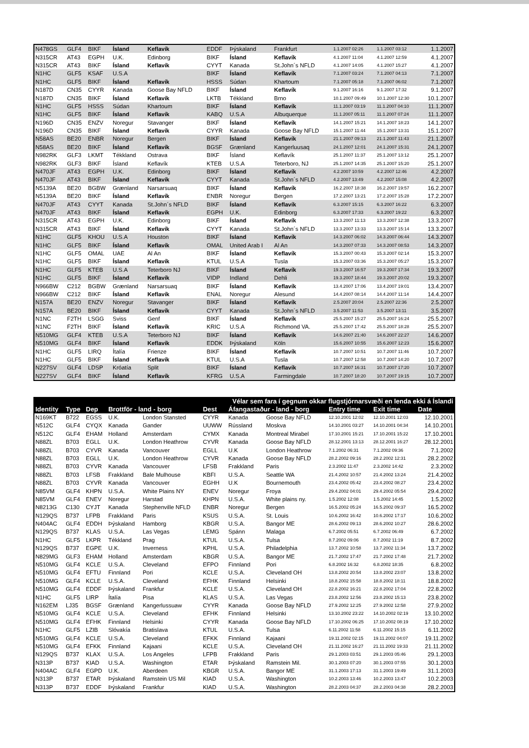| N478GS | GLF4 | BIKF | Ísland | Keflavík | EDDF | Þýskaland | Frankfurt | 1.1.2007 02:26 | 1.1.2007 03:12 | 1.1.2007 |
| N315CR | AT43 | EGPH | U.K. | Edinborg | BIKF | Ísland | Keflavík | 4.1.2007 11:04 | 4.1.2007 12:59 | 4.1.2007 |
| N315CR | AT43 | BIKF | Ísland | Keflavík | CYYT | Kanada | St.John´s NFLD | 4.1.2007 14:05 | 4.1.2007 15:27 | 4.1.2007 |
| N1HC | GLF5 | KSAF | U.S.A | | BIKF | Ísland | Keflavík | 7.1.2007 03:24 | 7.1.2007 04:13 | 7.1.2007 |
| N1HC | GLF5 | BIKF | Ísland | Keflavík | HSSS | Súdan | Khartoum | 7.1.2007 05:18 | 7.1.2007 06:02 | 7.1.2007 |
| N187D | CN35 | CYYR | Kanada | Goose Bay NFLD | BIKF | Ísland | Keflavík | 9.1.2007 16:16 | 9.1.2007 17:32 | 9.1.2007 |
| N187D | CN35 | BIKF | Ísland | Keflavík | LKTB | Tékkland | Brno | 10.1.2007 09:49 | 10.1.2007 12:30 | 10.1.2007 |
| N1HC | GLF5 | HSSS | Súdan | Khartoum | BIKF | Ísland | Keflavík | 11.1.2007 03:19 | 11.1.2007 04:10 | 11.1.2007 |
| N1HC | GLF5 | BIKF | Ísland | Keflavík | KABQ | U.S.A | Albuquerque | 11.1.2007 05:11 | 11.1.2007 07:24 | 11.1.2007 |
| N196D | CN35 | ENZV | Noregur | Stavanger | BIKF | Ísland | Keflavík | 14.1.2007 15:21 | 14.1.2007 18:23 | 14.1.2007 |
| N196D | CN35 | BIKF | Ísland | Keflavík | CYYR | Kanada | Goose Bay NFLD | 15.1.2007 11:44 | 15.1.2007 13:31 | 15.1.2007 |
| N58AS | BE20 | ENBR | Noregur | Bergen | BIKF | Ísland | Keflavík | 21.1.2007 09:13 | 21.1.2007 11:43 | 21.1.2007 |
| N58AS | BE20 | BIKF | Ísland | Keflavík | BGSF | Grænland | Kangerluusaq | 24.1.2007 12:01 | 24.1.2007 15:31 | 24.1.2007 |
| N982RK | GLF3 | LKMT | Tékkland | Ostrava | BIKF | Ísland | Keflavík | 25.1.2007 11:37 | 25.1.2007 13:12 | 25.1.2007 |
| N982RK | GLF3 | BIKF | Ísland | Keflavík | KTEB | U.S.A | Teterboro, NJ | 25.1.2007 14:35 | 25.1.2007 15:20 | 25.1.2007 |
| N470JF | AT43 | EGPH | U.K. | Edinborg | BIKF | Ísland | Keflavík | 4.2.2007 10:59 | 4.2.2007 12:46 | 4.2.2007 |
| N470JF | AT43 | BIKF | Ísland | Keflavík | CYYT | Kanada | St.John´s NFLD | 4.2.2007 13:49 | 4.2.2007 15:08 | 4.2.2007 |
| N5139A | BE20 | BGBW | Grænland | Narsarsuaq | BIKF | Ísland | Keflavík | 16.2.2007 18:38 | 16.2.2007 19:57 | 16.2.2007 |
| N5139A | BE20 | BIKF | Ísland | Keflavík | ENBR | Noregur | Bergen | 17.2.2007 13:21 | 17.2.2007 15:28 | 17.2.2007 |
| N470JF | AT43 | CYYT | Kanada | St.John´s NFLD | BIKF | Ísland | Keflavík | 6.3.2007 15:15 | 6.3.2007 16:22 | 6.3.2007 |
| N470JF | AT43 | BIKF | Ísland | Keflavík | EGPH | U.K. | Edinborg | 6.3.2007 17:33 | 6.3.2007 19:22 | 6.3.2007 |
| N315CR | AT43 | EGPH | U.K. | Edinborg | BIKF | Ísland | Keflavík | 13.3.2007 11:13 | 13.3.2007 12:38 | 13.3.2007 |
| N315CR | AT43 | BIKF | Ísland | Keflavík | CYYT | Kanada | St.John´s NFLD | 13.3.2007 13:33 | 13.3.2007 15:14 | 13.3.2007 |
| N1HC | GLF5 | KHOU | U.S.A | Houston | BIKF | Ísland | Keflavík | 14.3.2007 06:02 | 14.3.2007 06:44 | 14.3.2007 |
| N1HC | GLF5 | BIKF | Ísland | Keflavík | OMAL | United Arab I | Al An | 14.3.2007 07:33 | 14.3.2007 08:53 | 14.3.2007 |
| N1HC | GLF5 | OMAL | UAE | Al An | BIKF | Ísland | Keflavík | 15.3.2007 00:43 | 15.3.2007 02:14 | 15.3.2007 |
| N1HC | GLF5 | BIKF | Ísland | Keflavík | KTUL | U.S.A | Tusla | 15.3.2007 03:36 | 15.3.2007 05:27 | 15.3.2007 |
| N1HC | GLF5 | KTEB | U.S.A | Teterboro NJ | BIKF | Ísland | Keflavík | 19.3.2007 16:57 | 19.3.2007 17:34 | 19.3.2007 |
| N1HC | GLF5 | BIKF | Ísland | Keflavík | VIDP | Indland | Dehli | 19.3.2007 18:44 | 19.3.2007 20:02 | 19.3.2007 |
| N966BW | C212 | BGBW | Grænland | Narsarsuaq | BIKF | Ísland | Keflavík | 13.4.2007 17:06 | 13.4.2007 19:01 | 13.4.2007 |
| N966BW | C212 | BIKF | Ísland | Keflavík | ENAL | Noregur | Alesund | 14.4.2007 08:14 | 14.4.2007 11:14 | 14.4.2007 |
| N157A | BE20 | ENZV | Noregur | Stavanger | BIKF | Ísland | Keflavík | 2.5.2007 20:04 | 2.5.2007 22:36 | 2.5.2007 |
| N157A | BE20 | BIKF | Ísland | Keflavík | CYYT | Kanada | St.John´s NFLD | 3.5.2007 11:53 | 3.5.2007 13:11 | 3.5.2007 |
| N1NC | F2TH | LSGG | Sviss | Genf | BIKF | Ísland | Keflavík | 25.5.2007 15:27 | 25.5.2007 16:24 | 25.5.2007 |
| N1NC | F2TH | BIKF | Ísland | Keflavík | KRIC | U.S.A | Richmond VA. | 25.5.2007 17:42 | 25.5.2007 18:28 | 25.5.2007 |
| N510MG | GLF4 | KTEB | U.S.A | Teterboro NJ | BIKF | Ísland | Keflavík | 14.6.2007 21:40 | 14.6.2007 22:27 | 14.6.2007 |
| N510MG | GLF4 | BIKF | Ísland | Keflavík | EDDK | Þýskaland | Köln | 15.6.2007 10:55 | 15.6.2007 12:23 | 15.6.2007 |
| N1HC | GLF5 | LIRQ | Ítalía | Frienze | BIKF | Ísland | Keflavík | 10.7.2007 10:51 | 10.7.2007 11:46 | 10.7.2007 |
| N1HC | GLF5 | BIKF | Ísland | Keflavík | KTUL | U.S.A | Tusla | 10.7.2007 12:58 | 10.7.2007 14:20 | 10.7.2007 |
| N227SV | GLF4 | LDSP | Króatía | Split | BIKF | Ísland | Keflavík | 10.7.2007 16:31 | 10.7.2007 17:20 | 10.7.2007 |
| N227SV | GLF4 | BIKF | Ísland | Keflavík | KFRG | U.S.A | Farmingdale | 10.7.2007 18:20 | 10.7.2007 19:15 | 10.7.2007 |
| Vélar sem fara í gegnum okkar flugstjórnarsvæði en lenda ekki á Íslandi | | | | | | | | | | |
| --- | --- | --- | --- | --- | --- | --- | --- | --- | --- | --- |
| Identity | Type | Dep | Brottför - land - borg | | Dest | Áfangastaður - land - borg | | Entry time | Exit time | Date |
| N169KT | B722 | EGSS | U.K. | London Stansted | CYYR | Kanada | Goose Bay NFLD | 12.10.2001 12:02 | 12.10.2001 12:03 | 12.10.2001 |
| N512C | GLF4 | CYQX | Kanada | Gander | UUWW | Rússland | Moskva | 14.10.2001 03:27 | 14.10.2001 04:34 | 14.10.2001 |
| N512C | GLF4 | EHAM | Holland | Amsterdam | CYMX | Kanada | Montreal Mirabel | 17.10.2001 15:21 | 17.10.2001 15:22 | 17.10.2001 |
| N88ZL | B703 | EGLL | U.K. | London Heathrow | CYVR | Kanada | Goose Bay NFLD | 28.12.2001 13:13 | 28.12.2001 16:27 | 28.12.2001 |
| N88ZL | B703 | CYVR | Kanada | Vancouver | EGLL | U.K | London Heathrow | 7.1.2002 06:31 | 7.1.2002 09:36 | 7.1.2002 |
| N88ZL | B703 | EGLL | U.K. | London Heathrow | CYVR | Kanada | Goose Bay NFLD | 28.2.2002 09:16 | 28.2.2002 12:31 | 28.2.2002 |
| N88ZL | B703 | CYVR | Kanada | Vancouver | LFSB | Frakkland | Paris | 2.3.2002 11:47 | 2.3.2002 14:42 | 2.3.2002 |
| N88ZL | B703 | LFSB | Frakkland | Bale Mulhouse | KBFI | U.S.A. | Seattle WA | 21.4.2002 10:57 | 21.4.2002 13:24 | 21.4.2002 |
| N88ZL | B703 | CYVR | Kanada | Vancouver | EGHH | U.K | Bournemouth | 23.4.2002 05:42 | 23.4.2002 08:27 | 23.4.2002 |
| N85VM | GLF4 | KHPN | U.S.A. | White Plains NY | ENEV | Noregur | Froya | 29.4.2002 04:01 | 29.4.2002 05:54 | 29.4.2002 |
| N85VM | GLF4 | ENEV | Noregur | Harstad | KHPN | U.S.A. | White plains ny. | 1.5.2002 12:08 | 1.5.2002 14:45 | 1.5.2002 |
| N8213G | C130 | CYJT | Kanada | Stephenville NFLD | ENBR | Noregur | Bergen | 16.5.2002 05:24 | 16.5.2002 09:37 | 16.5.2002 |
| N129QS | B737 | LFPB | Frakkland | Paris | KSUS | U.S.A. | St. Louis | 10.6.2002 16:42 | 10.6.2002 17:17 | 10.6.2002 |
| N404AC | GLF4 | EDDH | Þýskaland | Hamborg | KBGR | U.S.A. | Bangor ME | 28.6.2002 09:13 | 28.6.2002 10:27 | 28.6.2002 |
| N129QS | B737 | KLAS | U.S.A. | Las Vegas | LEMG | Spánn | Malaga | 6.7.2002 05:51 | 6.7.2002 06:49 | 6.7.2002 |
| N1HC | GLF5 | LKPR | Tékkland | Prag | KTUL | U.S.A. | Tulsa | 8.7.2002 09:06 | 8.7.2002 11:19 | 8.7.2002 |
| N129QS | B737 | EGPE | U.K. | Inverness | KPHL | U.S.A. | Philadelphia | 13.7.2002 10:58 | 13.7.2002 11:34 | 13.7.2002 |
| N829MG | GLF3 | EHAM | Holland | Amsterdam | KBGR | U.S.A. | Bangor ME | 21.7.2002 17:47 | 21.7.2002 17:48 | 21.7.2002 |
| N510MG | GLF4 | KCLE | U.S.A. | Cleveland | EFPO | Finnland | Pori | 6.8.2002 16:32 | 6.8.2002 18:35 | 6.8.2002 |
| N510MG | GLF4 | EFTU | Finnland | Pori | KCLE | U.S.A. | Cleveland OH | 13.8.2002 20:54 | 13.8.2002 23:07 | 13.8.2002 |
| N510MG | GLF4 | KCLE | U.S.A. | Cleveland | EFHK | Finnland | Helsinki | 18.8.2002 15:58 | 18.8.2002 18:11 | 18.8.2002 |
| N510MG | GLF4 | EDDF | Þýskaland | Frankfur | KCLE | U.S.A. | Cleveland OH | 22.8.2002 16:21 | 22.8.2002 17:04 | 22.8.2002 |
| N1HC | GLF5 | LIRP | Ítalía | Pisa | KLAS | U.S.A. | Las Vegas | 23.8.2002 12:56 | 23.8.2002 15:13 | 23.8.2002 |
| N162EM | LJ35 | BGSF | Grænland | Kangerlussuaw | CYYR | Kanada | Goose Bay NFLD | 27.9.2002 12:25 | 27.9.2002 12:58 | 27.9.2002 |
| N510MG | GLF4 | KCLE | U.S.A. | Cleveland | EFHK | Finnland | Helsinki | 13.10.2002 23:22 | 14.10.2002 02:19 | 13.10.2002 |
| N510MG | GLF4 | EFHK | Finnland | Helsinki | CYYR | Kanada | Goose Bay NFLD | 17.10.2002 06:25 | 17.10.2002 08:19 | 17.10.2002 |
| N1HC | GLF5 | LZIB | Slóvakía | Bratislava | KTUL | U.S.A. | Tulsa | 6.11.2002 11:58 | 6.11.2002 15:15 | 6.11.2002 |
| N510MG | GLF4 | KCLE | U.S.A. | Cleveland | EFKK | Finnland | Kajaani | 19.11.2002 02:15 | 19.11.2002 04:07 | 19.11.2002 |
| N510MG | GLF4 | EFKK | Finnland | Kajaani | KCLE | U.S.A. | Cleveland OH | 21.11.2002 16:27 | 21.11.2002 19:33 | 21.11.2002 |
| N129QS | B737 | KLAX | U.S.A. | Los Angeles | LFPB | Frakkland | Paris | 29.1.2003 03:51 | 29.1.2003 05:46 | 29.1.2003 |
| N313P | B737 | KIAD | U.S.A. | Washington | ETAR | Þýskaland | Ramstein Mil. | 30.1.2003 07:20 | 30.1.2003 07:55 | 30.1.2003 |
| N404AC | GLF4 | EGPD | U.K. | Aberdeen | KBGR | U.S.A. | Bangor ME | 31.1.2003 17:13 | 31.1.2003 19:49 | 31.1.2003 |
| N313P | B737 | ETAR | Þýskaland | Ramstein US Mil | KIAD | U.S.A. | Washington | 10.2.2003 13:46 | 10.2.2003 13:47 | 10.2.2003 |
| N313P | B737 | EDDF | Þýskaland | Frankfur | KIAD | U.S.A. | Washington | 28.2.2003 04:37 | 28.2.2003 04:38 | 28.2.2003 |